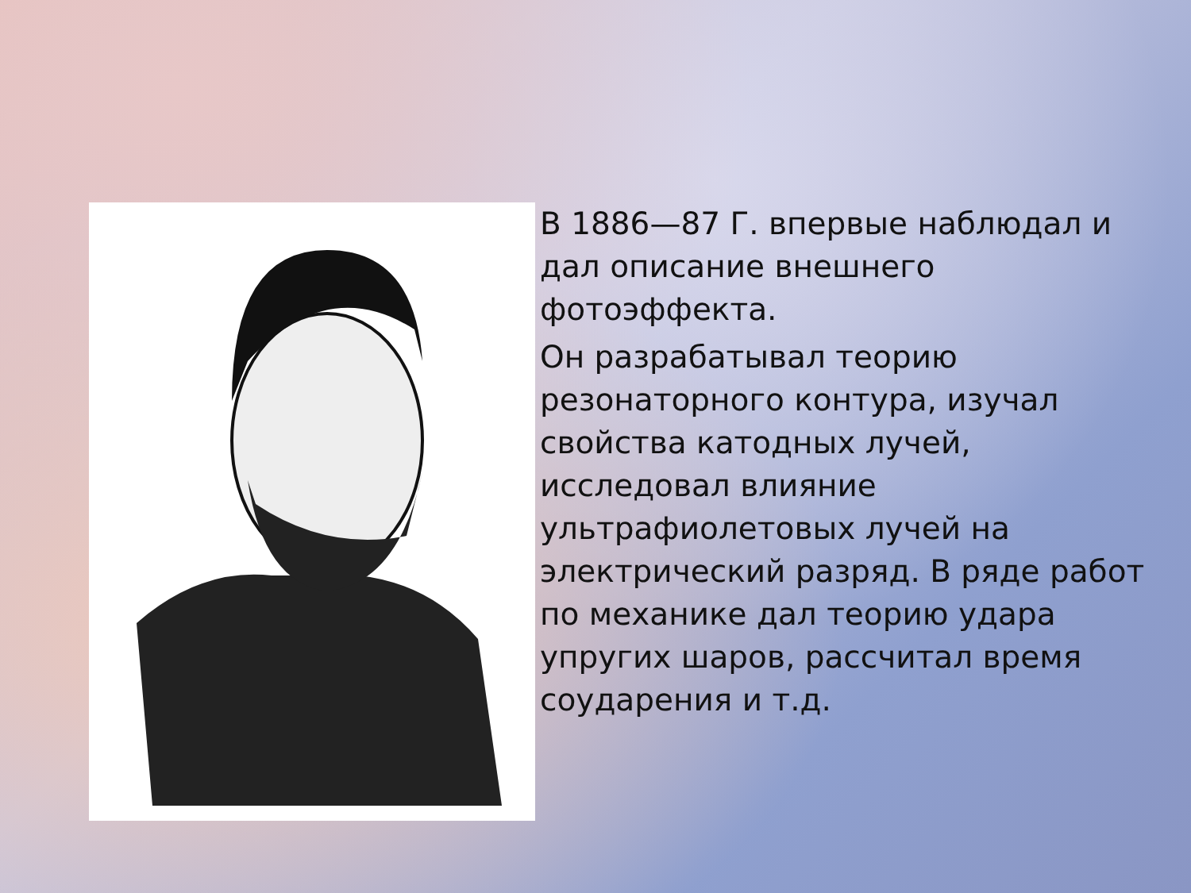В 1886—87 Г. впервые наблюдал и дал описание внешнего фотоэффекта.
Он разрабатывал теорию резонаторного контура, изучал свойства катодных лучей, исследовал влияние ультрафиолетовых лучей на электрический разряд. В ряде работ по механике дал теорию удара упругих шаров, рассчитал время соударения и т.д.